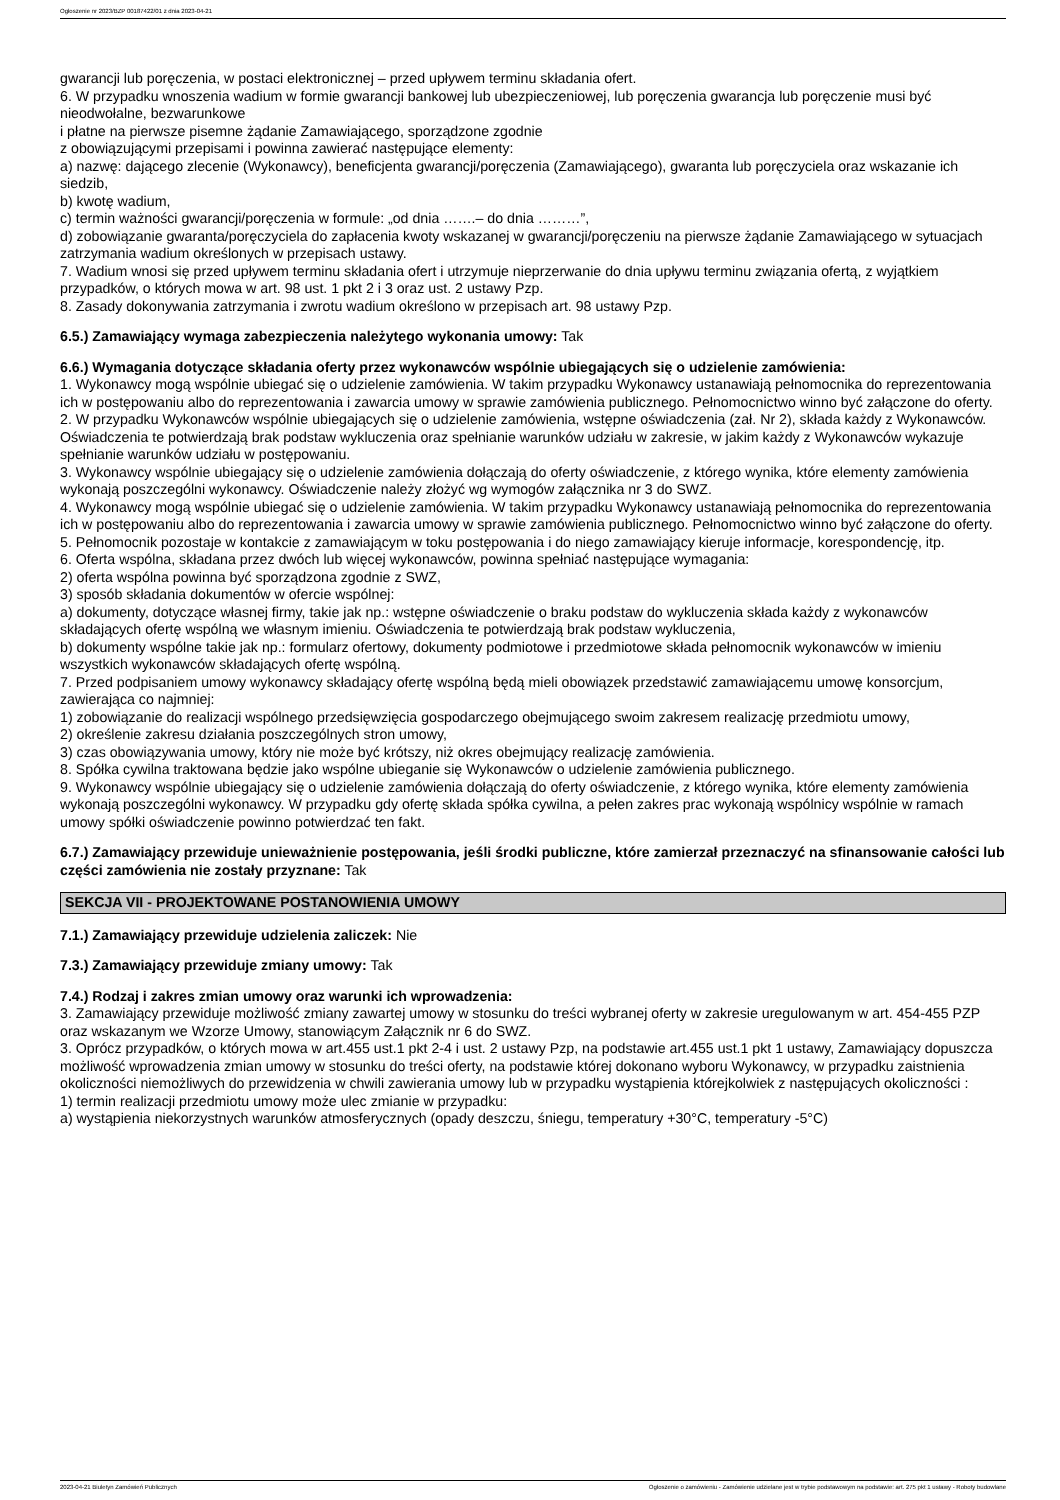Ogłoszenie nr 2023/BZP 00187422/01 z dnia 2023-04-21
gwarancji lub poręczenia, w postaci elektronicznej – przed upływem terminu składania ofert.
6. W przypadku wnoszenia wadium w formie gwarancji bankowej lub ubezpieczeniowej, lub poręczenia gwarancja lub poręczenie musi być nieodwołalne, bezwarunkowe
i płatne na pierwsze pisemne żądanie Zamawiającego, sporządzone zgodnie
z obowiązującymi przepisami i powinna zawierać następujące elementy:
a) nazwę: dającego zlecenie (Wykonawcy), beneficjenta gwarancji/poręczenia (Zamawiającego), gwaranta lub poręczyciela oraz wskazanie ich siedzib,
b) kwotę wadium,
c) termin ważności gwarancji/poręczenia w formule: „od dnia …….– do dnia ………”,
d) zobowiązanie gwaranta/poręczyciela do zapłacenia kwoty wskazanej w gwarancji/poręczeniu na pierwsze żądanie Zamawiającego w sytuacjach zatrzymania wadium określonych w przepisach ustawy.
7. Wadium wnosi się przed upływem terminu składania ofert i utrzymuje nieprzerwanie do dnia upływu terminu związania ofertą, z wyjątkiem przypadków, o których mowa w art. 98 ust. 1 pkt 2 i 3 oraz ust. 2 ustawy Pzp.
8. Zasady dokonywania zatrzymania i zwrotu wadium określono w przepisach art. 98 ustawy Pzp.
6.5.) Zamawiający wymaga zabezpieczenia należytego wykonania umowy: Tak
6.6.) Wymagania dotyczące składania oferty przez wykonawców wspólnie ubiegających się o udzielenie zamówienia:
1. Wykonawcy mogą wspólnie ubiegać się o udzielenie zamówienia. W takim przypadku Wykonawcy ustanawiają pełnomocnika do reprezentowania ich w postępowaniu albo do reprezentowania i zawarcia umowy w sprawie zamówienia publicznego. Pełnomocnictwo winno być załączone do oferty.
2. W przypadku Wykonawców wspólnie ubiegających się o udzielenie zamówienia, wstępne oświadczenia (zał. Nr 2), składa każdy z Wykonawców. Oświadczenia te potwierdzają brak podstaw wykluczenia oraz spełnianie warunków udziału w zakresie, w jakim każdy z Wykonawców wykazuje spełnianie warunków udziału w postępowaniu.
3. Wykonawcy wspólnie ubiegający się o udzielenie zamówienia dołączają do oferty oświadczenie, z którego wynika, które elementy zamówienia wykonają poszczególni wykonawcy. Oświadczenie należy złożyć wg wymogów załącznika nr 3 do SWZ.
4. Wykonawcy mogą wspólnie ubiegać się o udzielenie zamówienia. W takim przypadku Wykonawcy ustanawiają pełnomocnika do reprezentowania ich w postępowaniu albo do reprezentowania i zawarcia umowy w sprawie zamówienia publicznego. Pełnomocnictwo winno być załączone do oferty.
5. Pełnomocnik pozostaje w kontakcie z zamawiającym w toku postępowania i do niego zamawiający kieruje informacje, korespondencję, itp.
6. Oferta wspólna, składana przez dwóch lub więcej wykonawców, powinna spełniać następujące wymagania:
2) oferta wspólna powinna być sporządzona zgodnie z SWZ,
3) sposób składania dokumentów w ofercie wspólnej:
a) dokumenty, dotyczące własnej firmy, takie jak np.: wstępne oświadczenie o braku podstaw do wykluczenia składa każdy z wykonawców składających ofertę wspólną we własnym imieniu. Oświadczenia te potwierdzają brak podstaw wykluczenia,
b) dokumenty wspólne takie jak np.: formularz ofertowy, dokumenty podmiotowe i przedmiotowe składa pełnomocnik wykonawców w imieniu wszystkich wykonawców składających ofertę wspólną.
7. Przed podpisaniem umowy wykonawcy składający ofertę wspólną będą mieli obowiązek przedstawić zamawiającemu umowę konsorcjum, zawierająca co najmniej:
1) zobowiązanie do realizacji wspólnego przedsięwzięcia gospodarczego obejmującego swoim zakresem realizację przedmiotu umowy,
2) określenie zakresu działania poszczególnych stron umowy,
3) czas obowiązywania umowy, który nie może być krótszy, niż okres obejmujący realizację zamówienia.
8. Spółka cywilna traktowana będzie jako wspólne ubieganie się Wykonawców o udzielenie zamówienia publicznego.
9. Wykonawcy wspólnie ubiegający się o udzielenie zamówienia dołączają do oferty oświadczenie, z którego wynika, które elementy zamówienia wykonają poszczególni wykonawcy. W przypadku gdy ofertę składa spółka cywilna, a pełen zakres prac wykonają wspólnicy wspólnie w ramach umowy spółki oświadczenie powinno potwierdzać ten fakt.
6.7.) Zamawiający przewiduje unieważnienie postępowania, jeśli środki publiczne, które zamierzał przeznaczyć na sfinansowanie całości lub części zamówienia nie zostały przyznane: Tak
SEKCJA VII - PROJEKTOWANE POSTANOWIENIA UMOWY
7.1.) Zamawiający przewiduje udzielenia zaliczek: Nie
7.3.) Zamawiający przewiduje zmiany umowy: Tak
7.4.) Rodzaj i zakres zmian umowy oraz warunki ich wprowadzenia:
3. Zamawiający przewiduje możliwość zmiany zawartej umowy w stosunku do treści wybranej oferty w zakresie uregulowanym w art. 454-455 PZP oraz wskazanym we Wzorze Umowy, stanowiącym Załącznik nr 6 do SWZ.
3. Oprócz przypadków, o których mowa w art.455 ust.1 pkt 2-4 i ust. 2 ustawy Pzp, na podstawie art.455 ust.1 pkt 1 ustawy, Zamawiający dopuszcza możliwość wprowadzenia zmian umowy w stosunku do treści oferty, na podstawie której dokonano wyboru Wykonawcy, w przypadku zaistnienia okoliczności niemożliwych do przewidzenia w chwili zawierania umowy lub w przypadku wystąpienia którejkolwiek z następujących okoliczności :
1) termin realizacji przedmiotu umowy może ulec zmianie w przypadku:
a) wystąpienia niekorzystnych warunków atmosferycznych (opady deszczu, śniegu, temperatury +30°C, temperatury -5°C)
2023-04-21 Biuletyn Zamówień Publicznych Ogłoszenie o zamówieniu - Zamówienie udzielane jest w trybie podstawowym na podstawie: art. 275 pkt 1 ustawy - Roboty budowlane